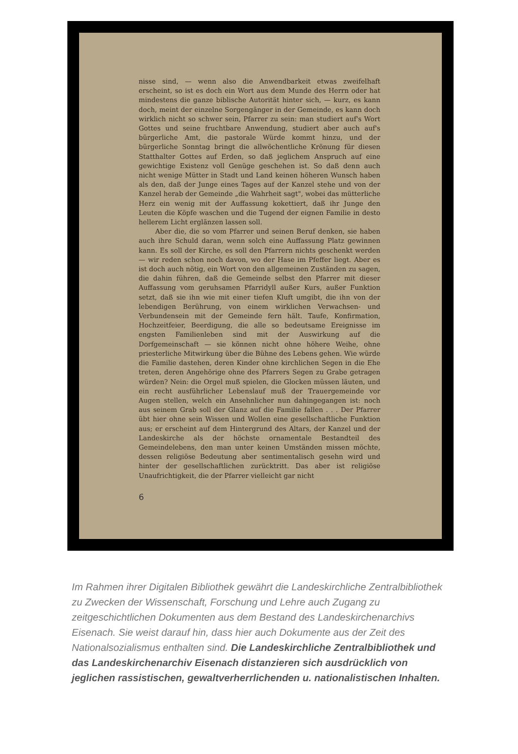nisse sind, — wenn also die Anwendbarkeit etwas zweifelhaft erscheint, so ist es doch ein Wort aus dem Munde des Herrn oder hat mindestens die ganze biblische Autorität hinter sich, — kurz, es kann doch, meint der einzelne Sorgengänger in der Gemeinde, es kann doch wirklich nicht so schwer sein, Pfarrer zu sein: man studiert auf's Wort Gottes und seine fruchtbare Anwendung, studiert aber auch auf's bürgerliche Amt, die pastorale Würde kommt hinzu, und der bürgerliche Sonntag bringt die allwöchentliche Krönung für diesen Statthalter Gottes auf Erden, so daß jeglichem Anspruch auf eine gewichtige Existenz voll Genüge geschehen ist. So daß denn auch nicht wenige Mütter in Stadt und Land keinen höheren Wunsch haben als den, daß der Junge eines Tages auf der Kanzel stehe und von der Kanzel herab der Gemeinde „die Wahrheit sagt", wobei das mütterliche Herz ein wenig mit der Auffassung kokettiert, daß ihr Junge den Leuten die Köpfe waschen und die Tugend der eignen Familie in desto hellerem Licht erglänzen lassen soll.
Aber die, die so vom Pfarrer und seinen Beruf denken, sie haben auch ihre Schuld daran, wenn solch eine Auffassung Platz gewinnen kann. Es soll der Kirche, es soll den Pfarrern nichts geschenkt werden — wir reden schon noch davon, wo der Hase im Pfeffer liegt. Aber es ist doch auch nötig, ein Wort von den allgemeinen Zuständen zu sagen, die dahin führen, daß die Gemeinde selbst den Pfarrer mit dieser Auffassung vom geruhsamen Pfarridyll außer Kurs, außer Funktion setzt, daß sie ihn wie mit einer tiefen Kluft umgibt, die ihn von der lebendigen Berührung, von einem wirklichen Verwachsen- und Verbundensein mit der Gemeinde fern hält. Taufe, Konfirmation, Hochzeitfeier, Beerdigung, die alle so bedeutsame Ereignisse im engsten Familienleben sind mit der Auswirkung auf die Dorfgemeinschaft — sie können nicht ohne höhere Weihe, ohne priesterliche Mitwirkung über die Bühne des Lebens gehen. Wie würde die Familie dastehen, deren Kinder ohne kirchlichen Segen in die Ehe treten, deren Angehörige ohne des Pfarrers Segen zu Grabe getragen würden? Nein: die Orgel muß spielen, die Glocken müssen läuten, und ein recht ausführlicher Lebenslauf muß der Trauergemeinde vor Augen stellen, welch ein Ansehnlicher nun dahingegangen ist: noch aus seinem Grab soll der Glanz auf die Familie fallen . . . Der Pfarrer übt hier ohne sein Wissen und Wollen eine gesellschaftliche Funktion aus; er erscheint auf dem Hintergrund des Altars, der Kanzel und der Landeskirche als der höchste ornamentale Bestandteil des Gemeindelebens, den man unter keinen Umständen missen möchte, dessen religiöse Bedeutung aber sentimentalisch gesehn wird und hinter der gesellschaftlichen zurücktritt. Das aber ist religiöse Unaufrichtigkeit, die der Pfarrer vielleicht gar nicht
6
Im Rahmen ihrer Digitalen Bibliothek gewährt die Landeskirchliche Zentralbibliothek zu Zwecken der Wissenschaft, Forschung und Lehre auch Zugang zu zeitgeschichtlichen Dokumenten aus dem Bestand des Landeskirchenarchivs Eisenach. Sie weist darauf hin, dass hier auch Dokumente aus der Zeit des Nationalsozialismus enthalten sind. Die Landeskirchliche Zentralbibliothek und das Landeskirchenarchiv Eisenach distanzieren sich ausdrücklich von jeglichen rassistischen, gewaltverherrlichenden u. nationalistischen Inhalten.